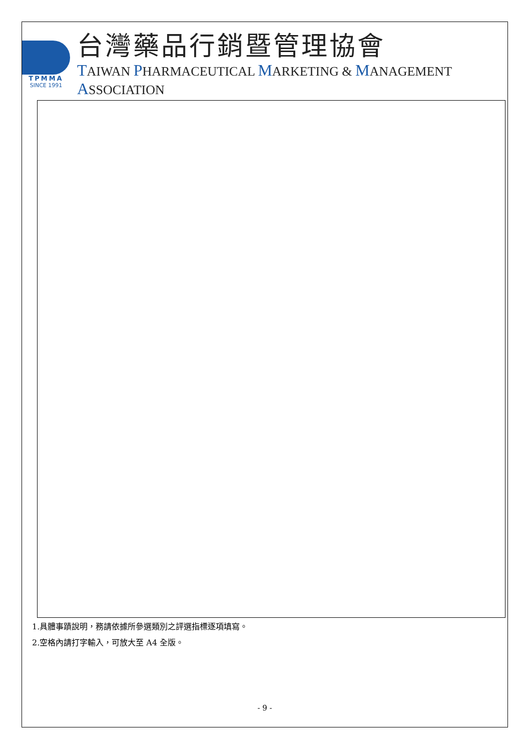TPMMA
SINCE 1991
台灣藥品行銷暨管理協會
TAIWAN PHARMACEUTICAL MARKETING & MANAGEMENT ASSOCIATION
1.具體事蹟說明，務請依據所參選類別之評選指標逐項填寫。
2.空格內請打字輸入，可放大至 A4 全版。
- 9 -